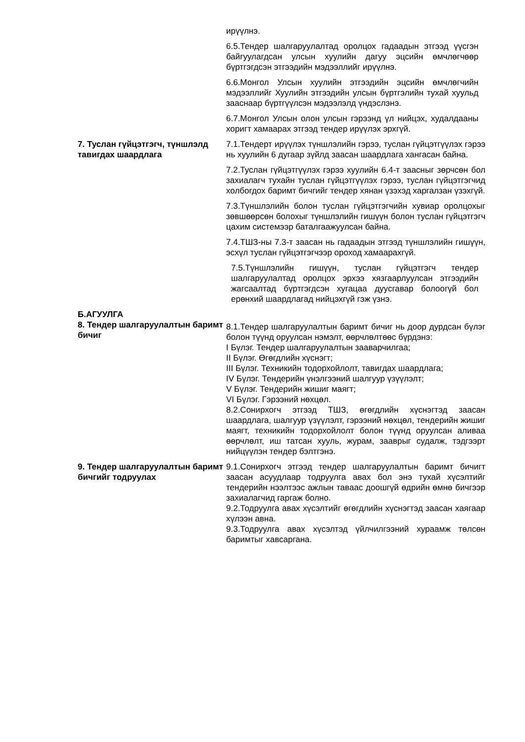ирүүлнэ.
6.5.Тендер шалгаруулалтад оролцох гадаадын этгээд үүсгэн байгуулагдсан улсын хуулийн дагуу эцсийн өмчлөгчөөр бүртгэгдсэн этгээдийн мэдээллийг ирүүлнэ.
6.6.Монгол Улсын хуулийн этгээдийн эцсийн өмчлөгчийн мэдээллийг Хуулийн этгээдийн улсын бүртгэлийн тухай хуульд зааснаар бүртгүүлсэн мэдээлэлд үндэслэнэ.
6.7.Монгол Улсын олон улсын гэрээнд үл нийцэх, худалдааны хоригт хамаарах этгээд тендер ирүүлэх эрхгүй.
7. Туслан гүйцэтгэгч, түншлэлд тавигдах шаардлага
7.1.Тендерт ирүүлэх түншлэлийн гэрээ, туслан гүйцэтгүүлэх гэрээ нь хуулийн 6 дугаар зүйлд заасан шаардлага хангасан байна.
7.2.Туслан гүйцэтгүүлэх гэрээ хуулийн 6.4-т заасныг зөрчсөн бол захиалагч тухайн туслан гүйцэтгүүлэх гэрээ, туслан гүйцэтгэгчид холбогдох баримт бичгийг тендер хянан үзэхэд харгалзан үзэхгүй.
7.3.Түншлэлийн болон туслан гүйцэтгэгчийн хувиар оролцохыг зөвшөөрсөн болохыг түншлэлийн гишүүн болон туслан гүйцэтгэгч цахим системээр баталгаажуулсан байна.
7.4.ТШЗ-ны 7.3-т заасан нь гадаадын этгээд түншлэлийн гишүүн, эсхүл туслан гүйцэтгэгчээр ороход хамаарахгүй.
7.5.Түншлэлийн гишүүн, туслан гүйцэтгэгч тендер шалгаруулалтад оролцох эрхээ хязгаарлуулсан этгээдийн жагсаалтад бүртгэгдсэн хугацаа дуусгавар болоогүй бол ерөнхий шаардлагад нийцэхгүй гэж үзнэ.
Б.АГУУЛГА
8. Тендер шалгаруулалтын баримт бичиг
8.1.Тендер шалгаруулалтын баримт бичиг нь доор дурдсан бүлэг болон түүнд оруулсан нэмэлт, өөрчлөлтөөс бүрдэнэ:
I Бүлэг. Тендер шалгаруулалтын зааварчилгаа;
II Бүлэг. Өгөгдлийн хүснэгт;
III Бүлэг. Техникийн тодорхойлолт, тавигдах шаардлага;
IV Бүлэг. Тендерийн үнэлгээний шалгуур үзүүлэлт;
V Бүлэг. Тендерийн жишиг маягт;
VI Бүлэг. Гэрээний нөхцөл.
8.2.Сонирхогч этгээд ТШЗ, өгөгдлийн хүснэгтэд заасан шаардлага, шалгуур үзүүлэлт, гэрээний нөхцөл, тендерийн жишиг маягт, техникийн тодорхойлолт болон түүнд оруулсан аливаа өөрчлөлт, иш татсан хууль, журам, зааврыг судалж, тэдгээрт нийцүүлэн тендер бэлтгэнэ.
9. Тендер шалгаруулалтын баримт бичгийг тодруулах
9.1.Сонирхогч этгээд тендер шалгаруулалтын баримт бичигт заасан асуудлаар тодруулга авах бол энэ тухай хүсэлтийг тендерийн нээлтээс ажлын тавaас доошгүй өдрийн өмнө бичгээр захиалагчид гаргаж болно.
9.2.Тодруулга авах хүсэлтийг өгөгдлийн хүснэгтэд заасан хаягаар хүлээн авна.
9.3.Тодруулга авах хүсэлтэд үйлчилгээний хураамж төлсөн баримтыг хавсаргана.